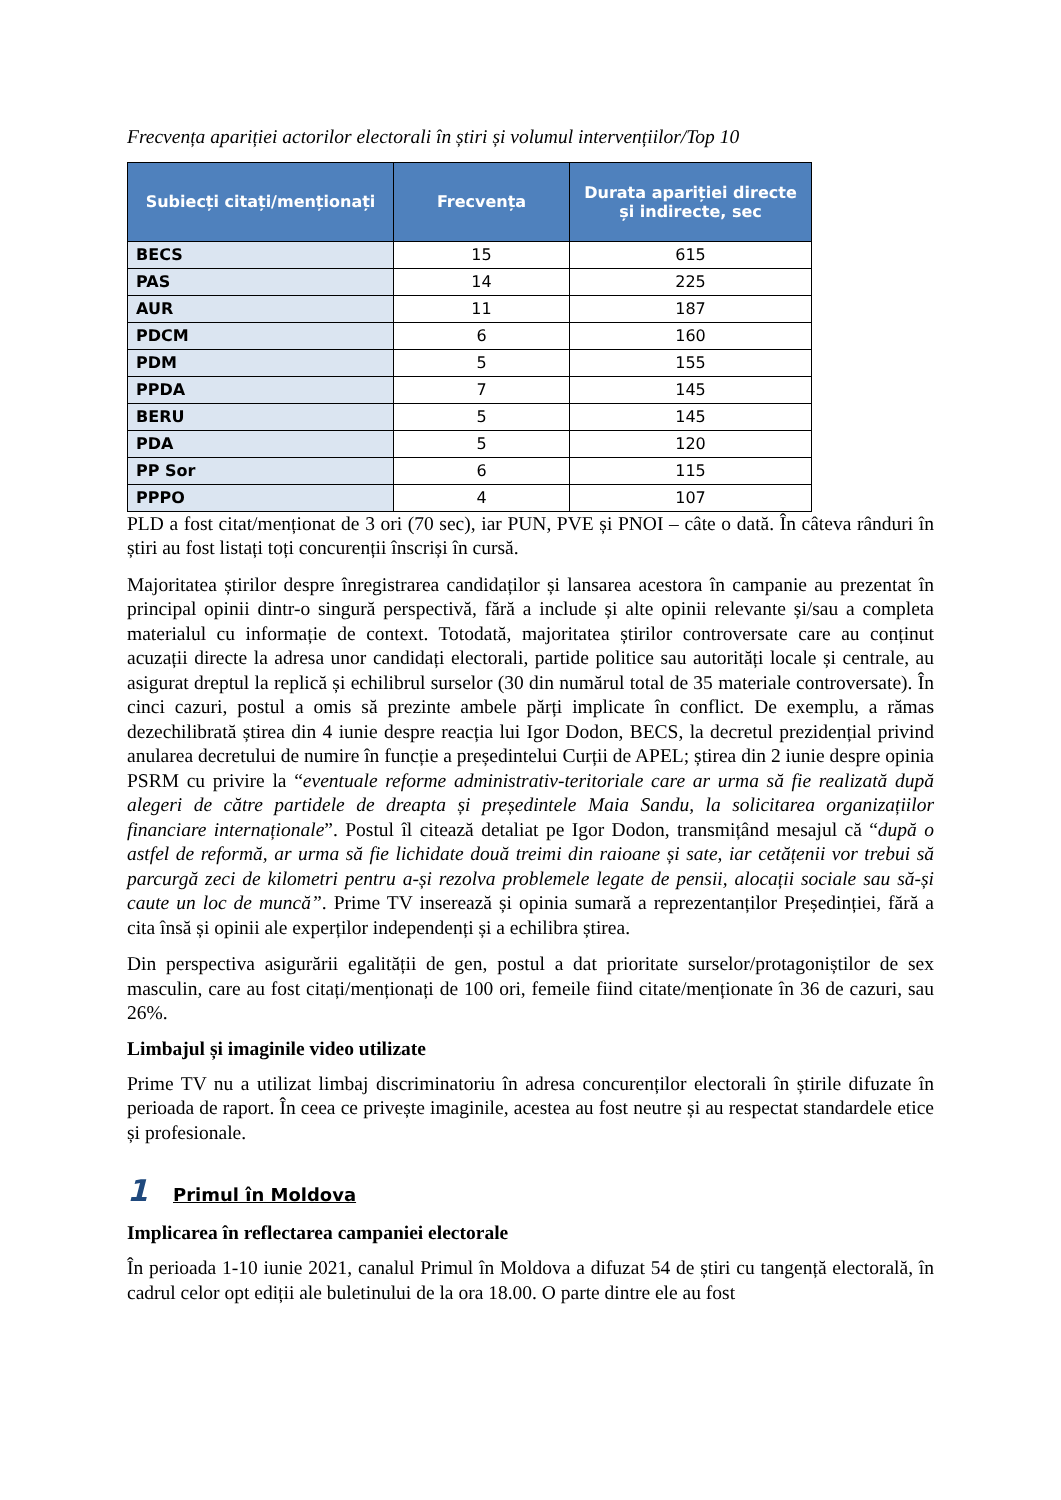Frecvența apariției actorilor electorali în știri și volumul intervențiilor/Top 10
| Subiecți citați/menționați | Frecvența | Durata apariției directe și indirecte, sec |
| --- | --- | --- |
| BECS | 15 | 615 |
| PAS | 14 | 225 |
| AUR | 11 | 187 |
| PDCM | 6 | 160 |
| PDM | 5 | 155 |
| PPDA | 7 | 145 |
| BERU | 5 | 145 |
| PDA | 5 | 120 |
| PP Sor | 6 | 115 |
| PPPO | 4 | 107 |
PLD a fost citat/menționat de 3 ori (70 sec), iar PUN, PVE și PNOI – câte o dată. În câteva rânduri în știri au fost listați toți concurenții înscriși în cursă.
Majoritatea știrilor despre înregistrarea candidaților și lansarea acestora în campanie au prezentat în principal opinii dintr-o singură perspectivă, fără a include și alte opinii relevante și/sau a completa materialul cu informație de context. Totodată, majoritatea știrilor controversate care au conținut acuzații directe la adresa unor candidați electorali, partide politice sau autorități locale și centrale, au asigurat dreptul la replică și echilibrul surselor (30 din numărul total de 35 materiale controversate). În cinci cazuri, postul a omis să prezinte ambele părți implicate în conflict. De exemplu, a rămas dezechilibrată știrea din 4 iunie despre reacția lui Igor Dodon, BECS, la decretul prezidențial privind anularea decretului de numire în funcție a președintelui Curții de APEL; știrea din 2 iunie despre opinia PSRM cu privire la “eventuale reforme administrativ-teritoriale care ar urma să fie realizată după alegeri de către partidele de dreapta și președintele Maia Sandu, la solicitarea organizațiilor financiare internaționale”. Postul îl citează detaliat pe Igor Dodon, transmițând mesajul că “după o astfel de reformă, ar urma să fie lichidate două treimi din raioane și sate, iar cetățenii vor trebui să parcurgă zeci de kilometri pentru a-și rezolva problemele legate de pensii, alocații sociale sau să-și caute un loc de muncă”. Prime TV inserează și opinia sumară a reprezentanților Președinției, fără a cita însă și opinii ale experților independenți și a echilibra știrea.
Din perspectiva asigurării egalității de gen, postul a dat prioritate surselor/protagoniștilor de sex masculin, care au fost citați/menționați de 100 ori, femeile fiind citate/menționate în 36 de cazuri, sau 26%.
Limbajul și imaginile video utilizate
Prime TV nu a utilizat limbaj discriminatoriu în adresa concurenților electorali în știrile difuzate în perioada de raport. În ceea ce privește imaginile, acestea au fost neutre și au respectat standardele etice și profesionale.
1 Primul în Moldova
Implicarea în reflectarea campaniei electorale
În perioada 1-10 iunie 2021, canalul Primul în Moldova a difuzat 54 de știri cu tangență electorală, în cadrul celor opt ediții ale buletinului de la ora 18.00. O parte dintre ele au fost